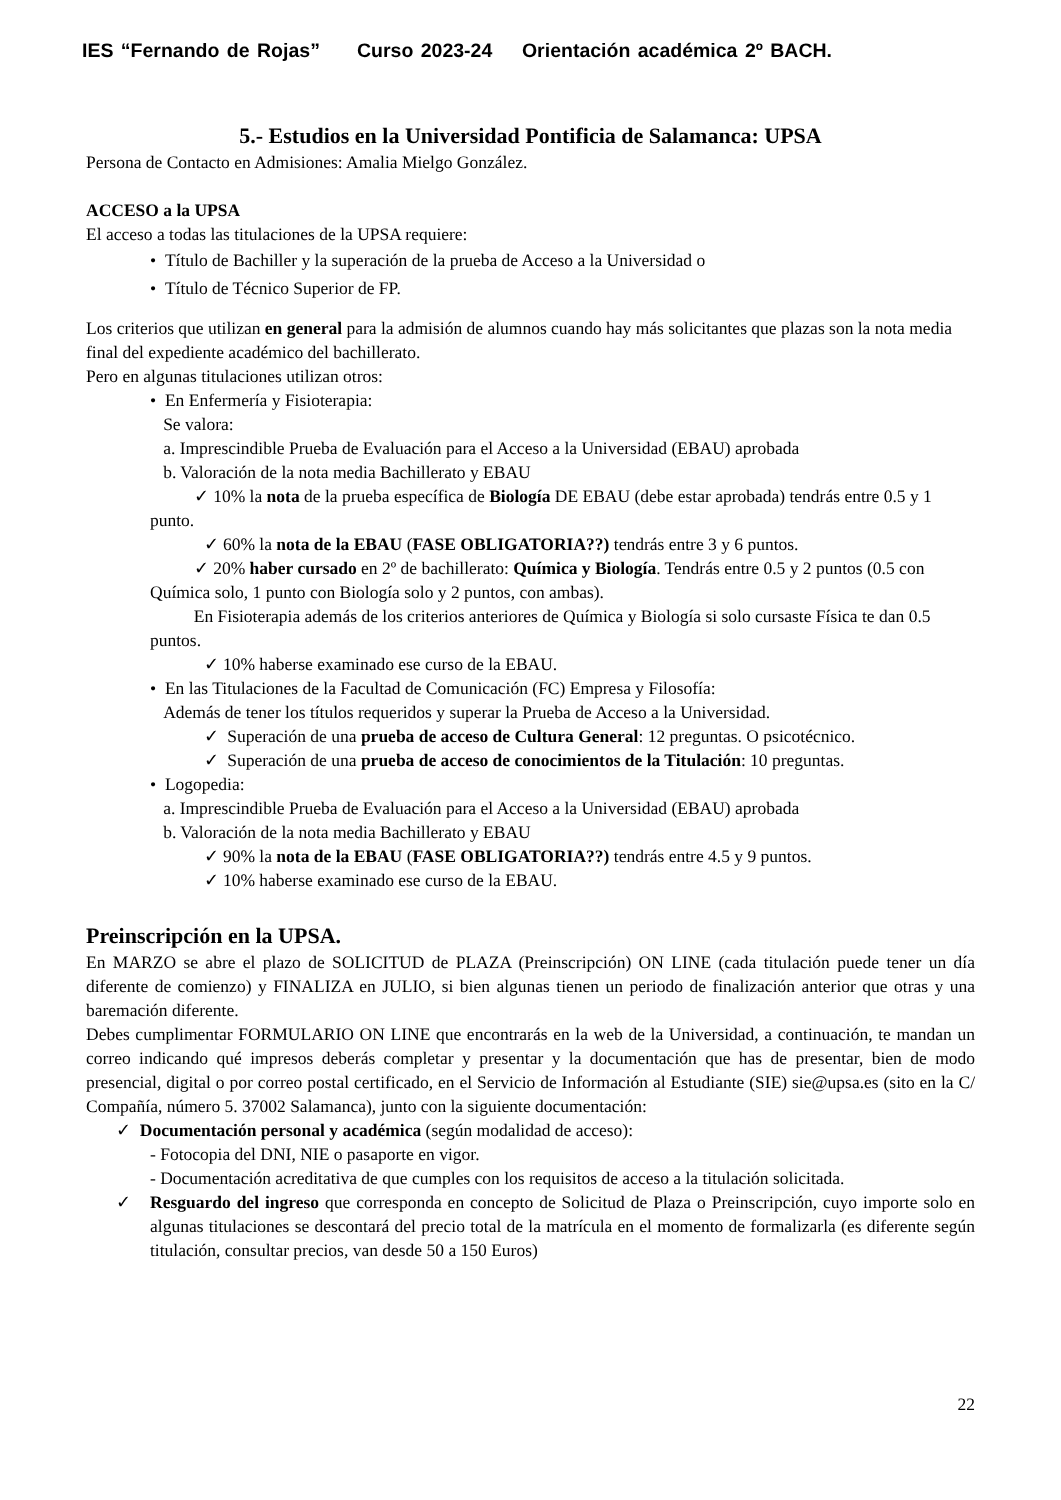IES “Fernando de Rojas” Curso 2023-24 Orientación académica 2º BACH.
5.- Estudios en la Universidad Pontificia de Salamanca: UPSA
Persona de Contacto en Admisiones: Amalia Mielgo González.
ACCESO a la UPSA
El acceso a todas las titulaciones de la UPSA requiere:
• Título de Bachiller y la superación de la prueba de Acceso a la Universidad o
• Título de Técnico Superior de FP.
Los criterios que utilizan en general para la admisión de alumnos cuando hay más solicitantes que plazas son la nota media final del expediente académico del bachillerato.
Pero en algunas titulaciones utilizan otros:
• En Enfermería y Fisioterapia:
Se valora:
a. Imprescindible Prueba de Evaluación para el Acceso a la Universidad (EBAU) aprobada
b. Valoración de la nota media Bachillerato y EBAU
✓ 10% la nota de la prueba específica de Biología DE EBAU (debe estar aprobada) tendrás entre 0.5 y 1 punto.
✓ 60% la nota de la EBAU (FASE OBLIGATORIA??) tendrás entre 3 y 6 puntos.
✓ 20% haber cursado en 2º de bachillerato: Química y Biología. Tendrás entre 0.5 y 2 puntos (0.5 con Química solo, 1 punto con Biología solo y 2 puntos, con ambas).
En Fisioterapia además de los criterios anteriores de Química y Biología si solo cursaste Física te dan 0.5 puntos.
✓ 10% haberse examinado ese curso de la EBAU.
• En las Titulaciones de la Facultad de Comunicación (FC) Empresa y Filosofía:
Además de tener los títulos requeridos y superar la Prueba de Acceso a la Universidad.
✓ Superación de una prueba de acceso de Cultura General: 12 preguntas. O psicotécnico.
✓ Superación de una prueba de acceso de conocimientos de la Titulación: 10 preguntas.
• Logopedia:
a. Imprescindible Prueba de Evaluación para el Acceso a la Universidad (EBAU) aprobada
b. Valoración de la nota media Bachillerato y EBAU
✓ 90% la nota de la EBAU (FASE OBLIGATORIA??) tendrás entre 4.5 y 9 puntos.
✓ 10% haberse examinado ese curso de la EBAU.
Preinscripción en la UPSA.
En MARZO se abre el plazo de SOLICITUD de PLAZA (Preinscripción) ON LINE (cada titulación puede tener un día diferente de comienzo) y FINALIZA en JULIO, si bien algunas tienen un periodo de finalización anterior que otras y una baremación diferente.
Debes cumplimentar FORMULARIO ON LINE que encontrarás en la web de la Universidad, a continuación, te mandan un correo indicando qué impresos deberás completar y presentar y la documentación que has de presentar, bien de modo presencial, digital o por correo postal certificado, en el Servicio de Información al Estudiante (SIE) sie@upsa.es (sito en la C/ Compañía, número 5. 37002 Salamanca), junto con la siguiente documentación:
✓ Documentación personal y académica (según modalidad de acceso):
- Fotocopia del DNI, NIE o pasaporte en vigor.
- Documentación acreditativa de que cumples con los requisitos de acceso a la titulación solicitada.
✓ Resguardo del ingreso que corresponda en concepto de Solicitud de Plaza o Preinscripción, cuyo importe solo en algunas titulaciones se descontará del precio total de la matrícula en el momento de formalizarla (es diferente según titulación, consultar precios, van desde 50 a 150 Euros)
22